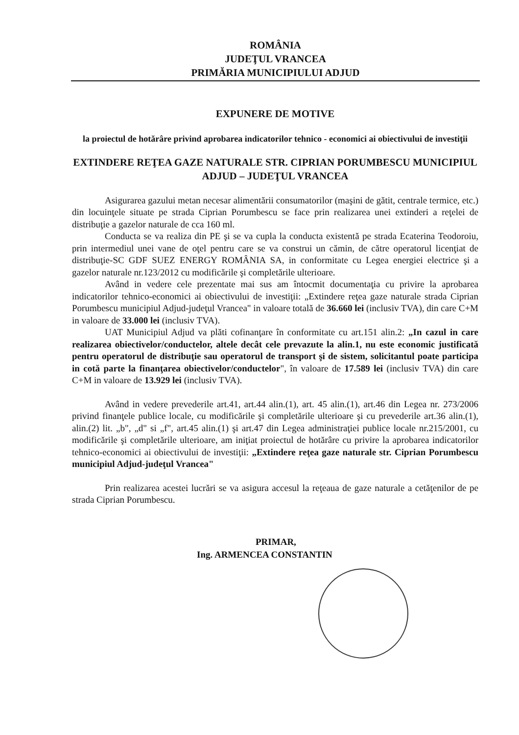ROMÂNIA
JUDEŢUL VRANCEA
PRIMĂRIA MUNICIPIULUI ADJUD
EXPUNERE DE MOTIVE
la proiectul de hotărâre privind aprobarea indicatorilor tehnico - economici ai obiectivului de investiţii
EXTINDERE REŢEA GAZE NATURALE STR. CIPRIAN PORUMBESCU MUNICIPIUL ADJUD – JUDEŢUL VRANCEA
Asigurarea gazului metan necesar alimentării consumatorilor (maşini de gătit, centrale termice, etc.) din locuinţele situate pe strada Ciprian Porumbescu se face prin realizarea unei extinderi a reţelei de distribuţie a gazelor naturale de cca 160 ml.
Conducta se va realiza din PE şi se va cupla la conducta existentă pe strada Ecaterina Teodoroiu, prin intermediul unei vane de oţel pentru care se va construi un cămin, de către operatorul licenţiat de distribuţie-SC GDF SUEZ ENERGY ROMÂNIA SA, in conformitate cu Legea energiei electrice şi a gazelor naturale nr.123/2012 cu modificările şi completările ulterioare.
Având in vedere cele prezentate mai sus am întocmit documentaţia cu privire la aprobarea indicatorilor tehnico-economici ai obiectivului de investiţii: „Extindere reţea gaze naturale strada Ciprian Porumbescu municipiul Adjud-judeţul Vrancea" in valoare totală de 36.660 lei (inclusiv TVA), din care C+M in valoare de 33.000 lei (inclusiv TVA).
UAT Municipiul Adjud va plăti cofinanţare în conformitate cu art.151 alin.2: „In cazul in care realizarea obiectivelor/conductelor, altele decât cele prevazute la alin.1, nu este economic justificată pentru operatorul de distribuţie sau operatorul de transport şi de sistem, solicitantul poate participa in cotă parte la finanţarea obiectivelor/conductelor", în valoare de 17.589 lei (inclusiv TVA) din care C+M in valoare de 13.929 lei (inclusiv TVA).
Având in vedere prevederile art.41, art.44 alin.(1), art. 45 alin.(1), art.46 din Legea nr. 273/2006 privind finanţele publice locale, cu modificările şi completările ulterioare şi cu prevederile art.36 alin.(1), alin.(2) lit. „b", „d" si „f", art.45 alin.(1) şi art.47 din Legea administraţiei publice locale nr.215/2001, cu modificările şi completările ulterioare, am iniţiat proiectul de hotărâre cu privire la aprobarea indicatorilor tehnico-economici ai obiectivului de investiţii: „Extindere reţea gaze naturale str. Ciprian Porumbescu municipiul Adjud-judeţul Vrancea"
Prin realizarea acestei lucrări se va asigura accesul la reţeaua de gaze naturale a cetăţenilor de pe strada Ciprian Porumbescu.
PRIMAR,
Ing. ARMENCEA CONSTANTIN